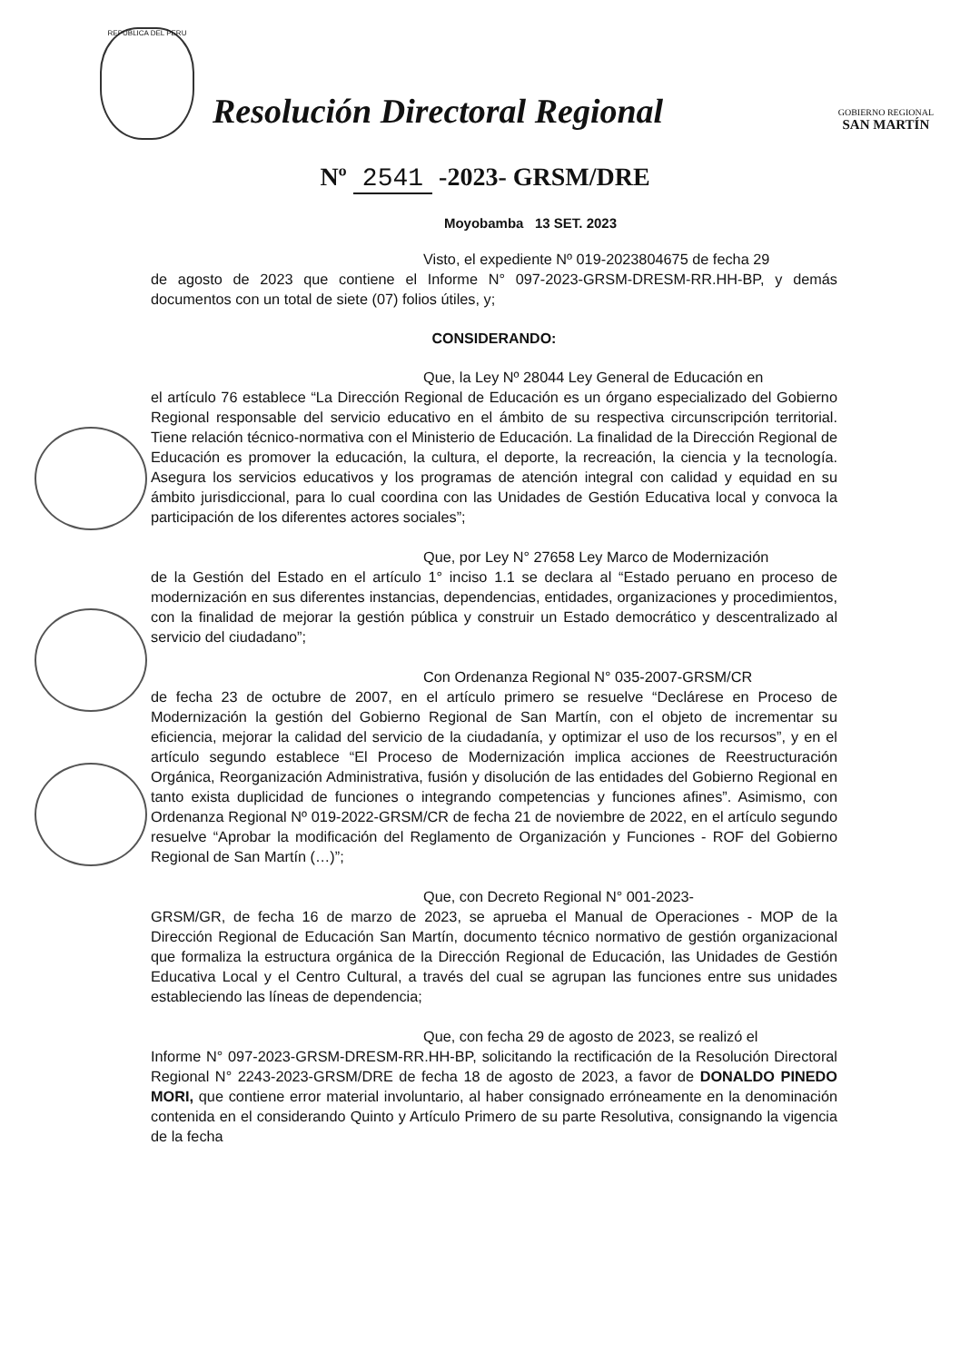REPUBLICA DEL PERU
Resolución Directoral Regional
GOBIERNO REGIONAL
SAN MARTÍN
Nº 2541 -2023- GRSM/DRE
Moyobamba 13 SET. 2023
Visto, el expediente Nº 019-2023804675 de fecha 29
de agosto de 2023 que contiene el Informe N° 097-2023-GRSM-DRESM-RR.HH-BP, y demás documentos con un total de siete (07) folios útiles, y;
CONSIDERANDO:
Que, la Ley Nº 28044 Ley General de Educación en
el artículo 76 establece “La Dirección Regional de Educación es un órgano especializado del Gobierno Regional responsable del servicio educativo en el ámbito de su respectiva circunscripción territorial. Tiene relación técnico-normativa con el Ministerio de Educación. La finalidad de la Dirección Regional de Educación es promover la educación, la cultura, el deporte, la recreación, la ciencia y la tecnología. Asegura los servicios educativos y los programas de atención integral con calidad y equidad en su ámbito jurisdiccional, para lo cual coordina con las Unidades de Gestión Educativa local y convoca la participación de los diferentes actores sociales”;
Que, por Ley N° 27658 Ley Marco de Modernización
de la Gestión del Estado en el artículo 1° inciso 1.1 se declara al “Estado peruano en proceso de modernización en sus diferentes instancias, dependencias, entidades, organizaciones y procedimientos, con la finalidad de mejorar la gestión pública y construir un Estado democrático y descentralizado al servicio del ciudadano”;
Con Ordenanza Regional N° 035-2007-GRSM/CR
de fecha 23 de octubre de 2007, en el artículo primero se resuelve “Declárese en Proceso de Modernización la gestión del Gobierno Regional de San Martín, con el objeto de incrementar su eficiencia, mejorar la calidad del servicio de la ciudadanía, y optimizar el uso de los recursos”, y en el artículo segundo establece “El Proceso de Modernización implica acciones de Reestructuración Orgánica, Reorganización Administrativa, fusión y disolución de las entidades del Gobierno Regional en tanto exista duplicidad de funciones o integrando competencias y funciones afines”. Asimismo, con Ordenanza Regional Nº 019-2022-GRSM/CR de fecha 21 de noviembre de 2022, en el artículo segundo resuelve “Aprobar la modificación del Reglamento de Organización y Funciones - ROF del Gobierno Regional de San Martín (…)”;
Que, con Decreto Regional N° 001-2023-
GRSM/GR, de fecha 16 de marzo de 2023, se aprueba el Manual de Operaciones - MOP de la Dirección Regional de Educación San Martín, documento técnico normativo de gestión organizacional que formaliza la estructura orgánica de la Dirección Regional de Educación, las Unidades de Gestión Educativa Local y el Centro Cultural, a través del cual se agrupan las funciones entre sus unidades estableciendo las líneas de dependencia;
Que, con fecha 29 de agosto de 2023, se realizó el
Informe N° 097-2023-GRSM-DRESM-RR.HH-BP, solicitando la rectificación de la Resolución Directoral Regional N° 2243-2023-GRSM/DRE de fecha 18 de agosto de 2023, a favor de DONALDO PINEDO MORI, que contiene error material involuntario, al haber consignado erróneamente en la denominación contenida en el considerando Quinto y Artículo Primero de su parte Resolutiva, consignando la vigencia de la fecha